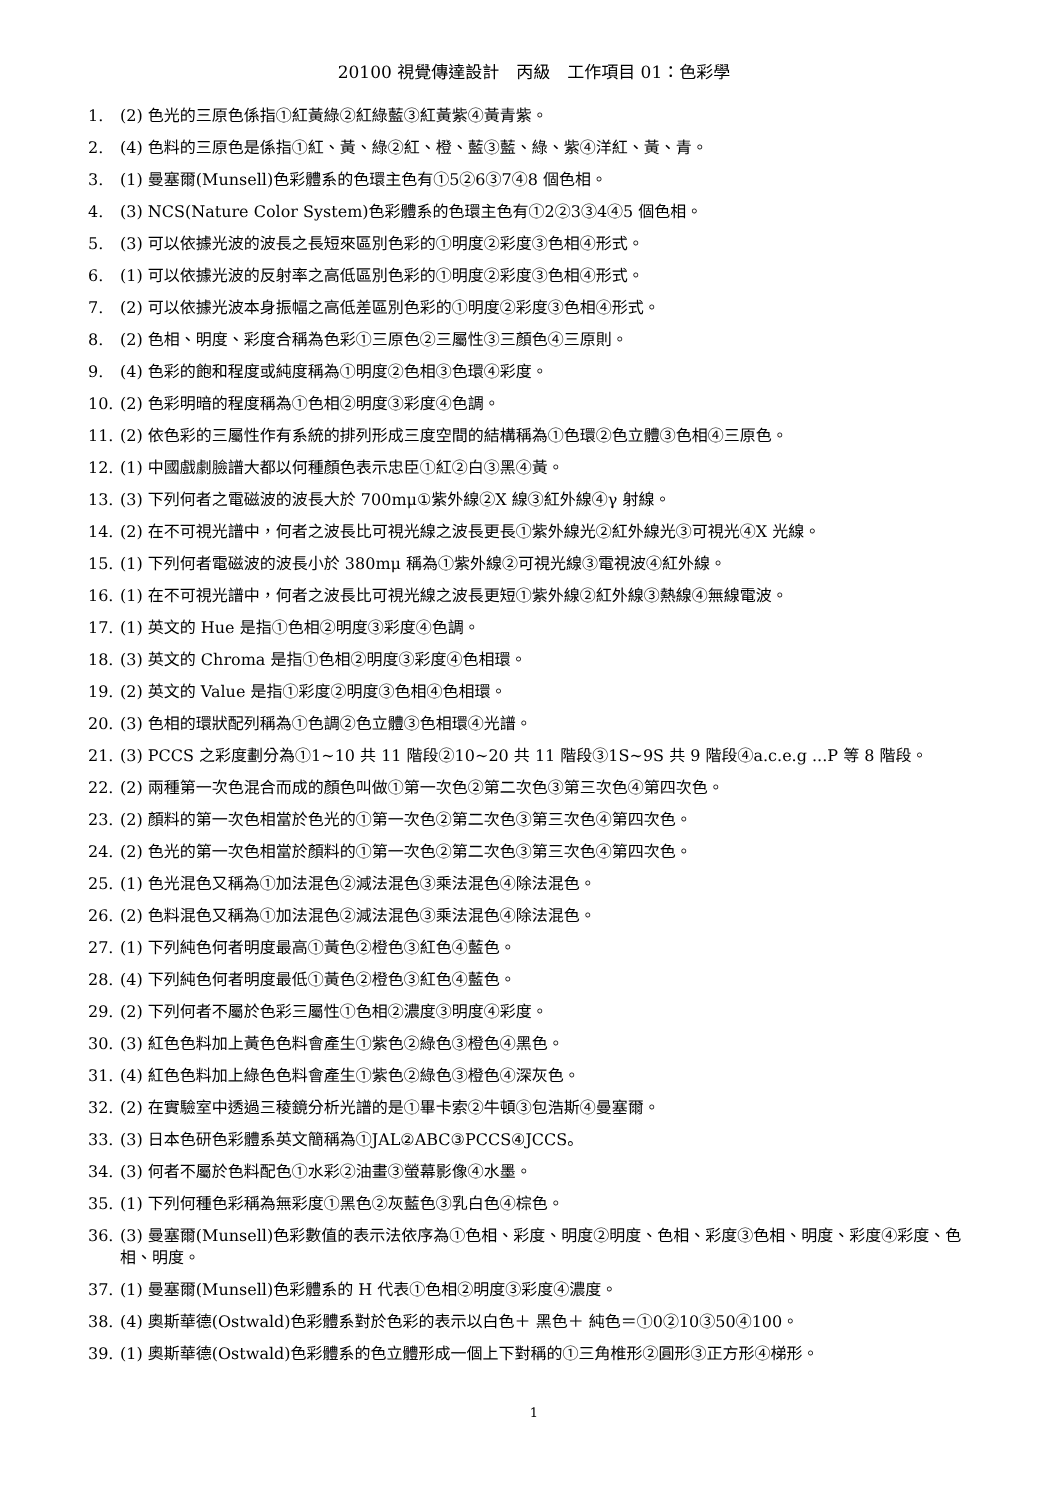20100 視覺傳達設計　丙級　工作項目 01：色彩學
1. (2) 色光的三原色係指①紅黃綠②紅綠藍③紅黃紫④黃青紫。
2. (4) 色料的三原色是係指①紅、黃、綠②紅、橙、藍③藍、綠、紫④洋紅、黃、青。
3. (1) 曼塞爾(Munsell)色彩體系的色環主色有①5②6③7④8 個色相。
4. (3) NCS(Nature Color System)色彩體系的色環主色有①2②3③4④5 個色相。
5. (3) 可以依據光波的波長之長短來區別色彩的①明度②彩度③色相④形式。
6. (1) 可以依據光波的反射率之高低區別色彩的①明度②彩度③色相④形式。
7. (2) 可以依據光波本身振幅之高低差區別色彩的①明度②彩度③色相④形式。
8. (2) 色相、明度、彩度合稱為色彩①三原色②三屬性③三顏色④三原則。
9. (4) 色彩的飽和程度或純度稱為①明度②色相③色環④彩度。
10. (2) 色彩明暗的程度稱為①色相②明度③彩度④色調。
11. (2) 依色彩的三屬性作有系統的排列形成三度空間的結構稱為①色環②色立體③色相④三原色。
12. (1) 中國戲劇臉譜大都以何種顏色表示忠臣①紅②白③黑④黃。
13. (3) 下列何者之電磁波的波長大於 700mμ①紫外線②X 線③紅外線④γ 射線。
14. (2) 在不可視光譜中，何者之波長比可視光線之波長更長①紫外線光②紅外線光③可視光④X 光線。
15. (1) 下列何者電磁波的波長小於 380mμ 稱為①紫外線②可視光線③電視波④紅外線。
16. (1) 在不可視光譜中，何者之波長比可視光線之波長更短①紫外線②紅外線③熱線④無線電波。
17. (1) 英文的 Hue 是指①色相②明度③彩度④色調。
18. (3) 英文的 Chroma 是指①色相②明度③彩度④色相環。
19. (2) 英文的 Value 是指①彩度②明度③色相④色相環。
20. (3) 色相的環狀配列稱為①色調②色立體③色相環④光譜。
21. (3) PCCS 之彩度劃分為①1~10 共 11 階段②10~20 共 11 階段③1S~9S 共 9 階段④a.c.e.g ...P 等 8 階段。
22. (2) 兩種第一次色混合而成的顏色叫做①第一次色②第二次色③第三次色④第四次色。
23. (2) 顏料的第一次色相當於色光的①第一次色②第二次色③第三次色④第四次色。
24. (2) 色光的第一次色相當於顏料的①第一次色②第二次色③第三次色④第四次色。
25. (1) 色光混色又稱為①加法混色②減法混色③乘法混色④除法混色。
26. (2) 色料混色又稱為①加法混色②減法混色③乘法混色④除法混色。
27. (1) 下列純色何者明度最高①黃色②橙色③紅色④藍色。
28. (4) 下列純色何者明度最低①黃色②橙色③紅色④藍色。
29. (2) 下列何者不屬於色彩三屬性①色相②濃度③明度④彩度。
30. (3) 紅色色料加上黃色色料會產生①紫色②綠色③橙色④黑色。
31. (4) 紅色色料加上綠色色料會產生①紫色②綠色③橙色④深灰色。
32. (2) 在實驗室中透過三稜鏡分析光譜的是①畢卡索②牛頓③包浩斯④曼塞爾。
33. (3) 日本色研色彩體系英文簡稱為①JAL②ABC③PCCS④JCCS。
34. (3) 何者不屬於色料配色①水彩②油畫③螢幕影像④水墨。
35. (1) 下列何種色彩稱為無彩度①黑色②灰藍色③乳白色④棕色。
36. (3) 曼塞爾(Munsell)色彩數值的表示法依序為①色相、彩度、明度②明度、色相、彩度③色相、明度、彩度④彩度、色相、明度。
37. (1) 曼塞爾(Munsell)色彩體系的 H 代表①色相②明度③彩度④濃度。
38. (4) 奧斯華德(Ostwald)色彩體系對於色彩的表示以白色＋ 黑色＋ 純色＝①0②10③50④100。
39. (1) 奧斯華德(Ostwald)色彩體系的色立體形成一個上下對稱的①三角椎形②圓形③正方形④梯形。
1